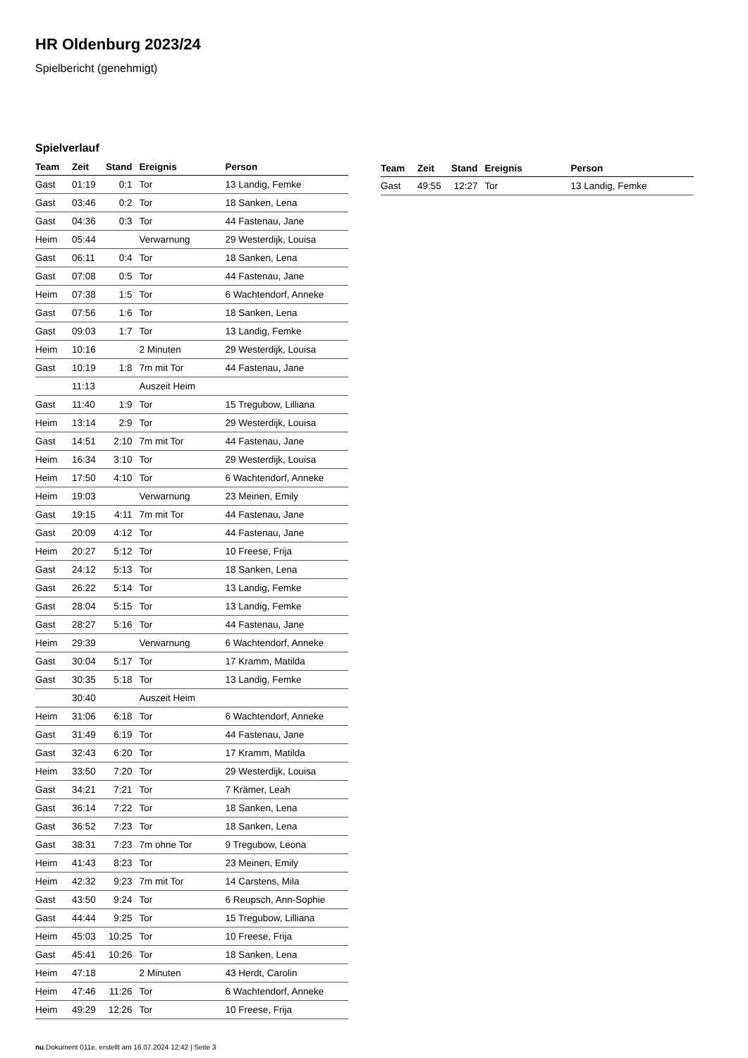HR Oldenburg 2023/24
Spielbericht (genehmigt)
Spielverlauf
| Team | Zeit | Stand | Ereignis | Person |
| --- | --- | --- | --- | --- |
| Gast | 01:19 | 0:1 | Tor | 13 Landig, Femke |
| Gast | 03:46 | 0:2 | Tor | 18 Sanken, Lena |
| Gast | 04:36 | 0:3 | Tor | 44 Fastenau, Jane |
| Heim | 05:44 | | Verwarnung | 29 Westerdijk, Louisa |
| Gast | 06:11 | 0:4 | Tor | 18 Sanken, Lena |
| Gast | 07:08 | 0:5 | Tor | 44 Fastenau, Jane |
| Heim | 07:38 | 1:5 | Tor | 6 Wachtendorf, Anneke |
| Gast | 07:56 | 1:6 | Tor | 18 Sanken, Lena |
| Gast | 09:03 | 1:7 | Tor | 13 Landig, Femke |
| Heim | 10:16 | | 2 Minuten | 29 Westerdijk, Louisa |
| Gast | 10:19 | 1:8 | 7m mit Tor | 44 Fastenau, Jane |
| | 11:13 | | Auszeit Heim | |
| Gast | 11:40 | 1:9 | Tor | 15 Tregubow, Lilliana |
| Heim | 13:14 | 2:9 | Tor | 29 Westerdijk, Louisa |
| Gast | 14:51 | 2:10 | 7m mit Tor | 44 Fastenau, Jane |
| Heim | 16:34 | 3:10 | Tor | 29 Westerdijk, Louisa |
| Heim | 17:50 | 4:10 | Tor | 6 Wachtendorf, Anneke |
| Heim | 19:03 | | Verwarnung | 23 Meinen, Emily |
| Gast | 19:15 | 4:11 | 7m mit Tor | 44 Fastenau, Jane |
| Gast | 20:09 | 4:12 | Tor | 44 Fastenau, Jane |
| Heim | 20:27 | 5:12 | Tor | 10 Freese, Frija |
| Gast | 24:12 | 5:13 | Tor | 18 Sanken, Lena |
| Gast | 26:22 | 5:14 | Tor | 13 Landig, Femke |
| Gast | 28:04 | 5:15 | Tor | 13 Landig, Femke |
| Gast | 28:27 | 5:16 | Tor | 44 Fastenau, Jane |
| Heim | 29:39 | | Verwarnung | 6 Wachtendorf, Anneke |
| Gast | 30:04 | 5:17 | Tor | 17 Kramm, Matilda |
| Gast | 30:35 | 5:18 | Tor | 13 Landig, Femke |
| | 30:40 | | Auszeit Heim | |
| Heim | 31:06 | 6:18 | Tor | 6 Wachtendorf, Anneke |
| Gast | 31:49 | 6:19 | Tor | 44 Fastenau, Jane |
| Gast | 32:43 | 6:20 | Tor | 17 Kramm, Matilda |
| Heim | 33:50 | 7:20 | Tor | 29 Westerdijk, Louisa |
| Gast | 34:21 | 7:21 | Tor | 7 Krämer, Leah |
| Gast | 36:14 | 7:22 | Tor | 18 Sanken, Lena |
| Gast | 36:52 | 7:23 | Tor | 18 Sanken, Lena |
| Gast | 38:31 | 7:23 | 7m ohne Tor | 9 Tregubow, Leona |
| Heim | 41:43 | 8:23 | Tor | 23 Meinen, Emily |
| Heim | 42:32 | 9:23 | 7m mit Tor | 14 Carstens, Mila |
| Gast | 43:50 | 9:24 | Tor | 6 Reupsch, Ann-Sophie |
| Gast | 44:44 | 9:25 | Tor | 15 Tregubow, Lilliana |
| Heim | 45:03 | 10:25 | Tor | 10 Freese, Frija |
| Gast | 45:41 | 10:26 | Tor | 18 Sanken, Lena |
| Heim | 47:18 | | 2 Minuten | 43 Herdt, Carolin |
| Heim | 47:46 | 11:26 | Tor | 6 Wachtendorf, Anneke |
| Heim | 49:29 | 12:26 | Tor | 10 Freese, Frija |
| Team | Zeit | Stand | Ereignis | Person |
| --- | --- | --- | --- | --- |
| Gast | 49:55 | 12:27 | Tor | 13 Landig, Femke |
nu.Dokument 011e, erstellt am 16.07.2024 12:42 | Seite 3